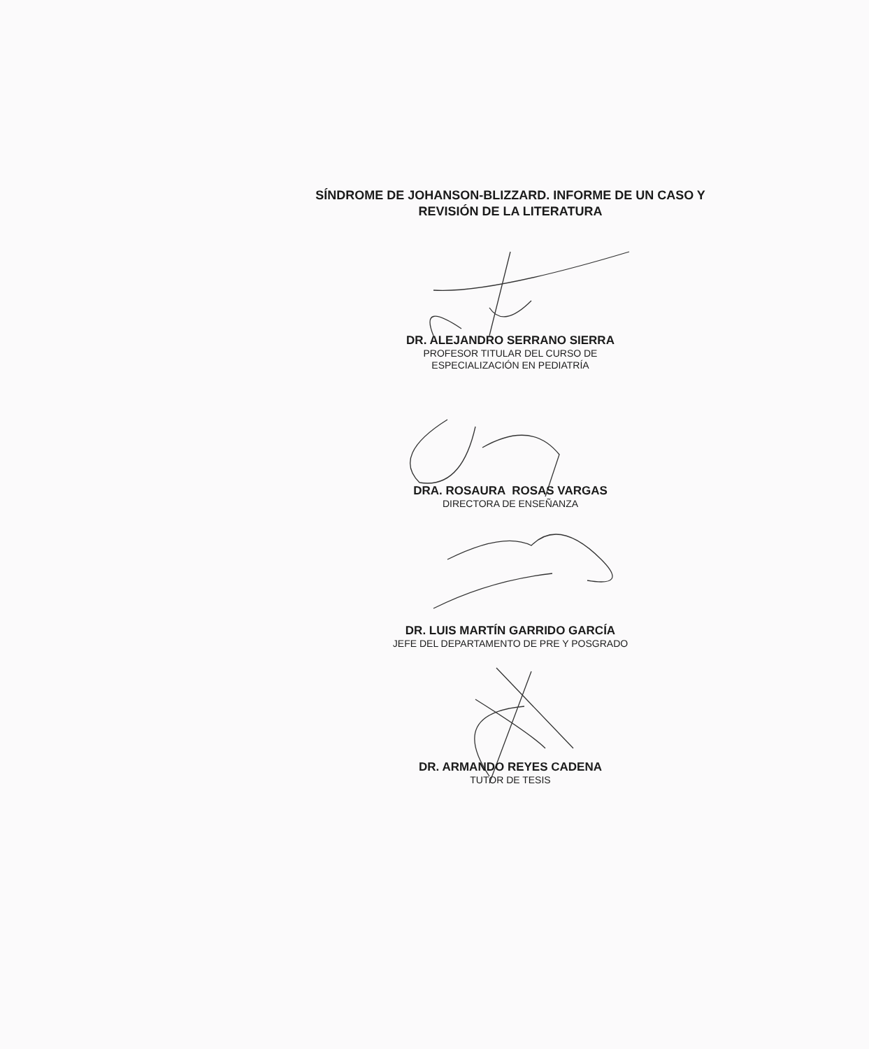SÍNDROME DE JOHANSON-BLIZZARD. INFORME DE UN CASO Y
REVISIÓN DE LA LITERATURA
DR. ALEJANDRO SERRANO SIERRA
PROFESOR TITULAR DEL CURSO DE
ESPECIALIZACIÓN EN PEDIATRÍA
DRA. ROSAURA ROSAS VARGAS
DIRECTORA DE ENSEÑANZA
DR. LUIS MARTÍN GARRIDO GARCÍA
JEFE DEL DEPARTAMENTO DE PRE Y POSGRADO
DR. ARMANDO REYES CADENA
TUTOR DE TESIS